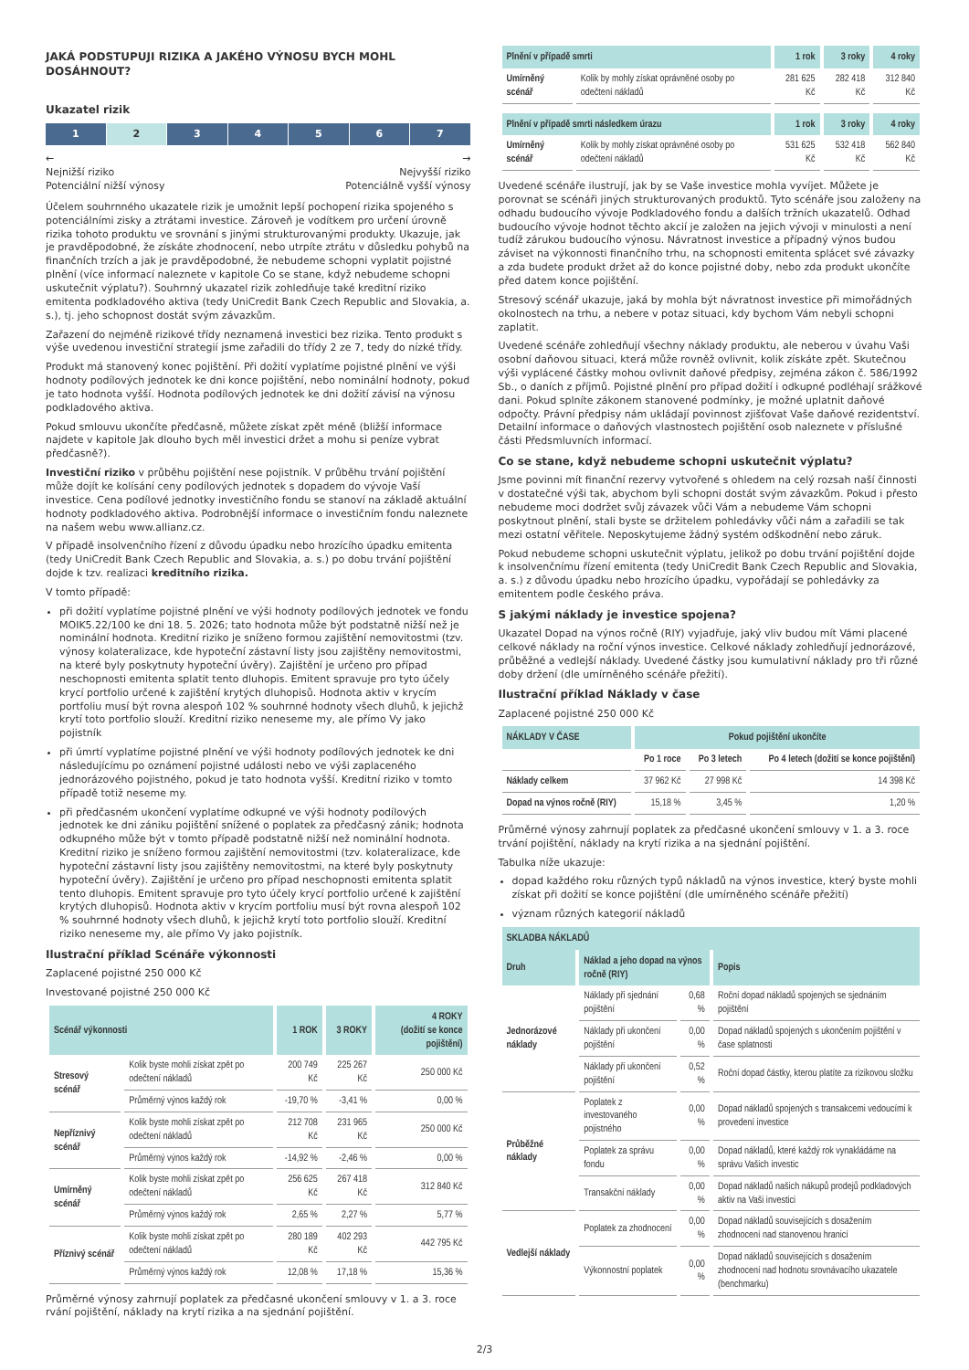JAKÁ PODSTUPUJI RIZIKA A JAKÉHO VÝNOSU BYCH MOHL DOSÁHNOUT?
Ukazatel rizik
1 2 3 4 5 6 7
←
Nejnižší riziko
Potenciální nižší výnosy →
Nejvyšší riziko
Potenciálně vyšší výnosy
Účelem souhrnného ukazatele rizik je umožnit lepší pochopení rizika spojeného s potenciálními zisky a ztrátami investice. Zároveň je vodítkem pro určení úrovně rizika tohoto produktu ve srovnání s jinými strukturovanými produkty. Ukazuje, jak je pravděpodobné, že získáte zhodnocení, nebo utrpíte ztrátu v důsledku pohybů na finančních trzích a jak je pravděpodobné, že nebudeme schopni vyplatit pojistné plnění (více informací naleznete v kapitole Co se stane, když nebudeme schopni uskutečnit výplatu?). Souhrnný ukazatel rizik zohledňuje také kreditní riziko emitenta podkladového aktiva (tedy UniCredit Bank Czech Republic and Slovakia, a. s.), tj. jeho schopnost dostát svým závazkům.
Zařazení do nejméně rizikové třídy neznamená investici bez rizika. Tento produkt s výše uvedenou investiční strategií jsme zařadili do třídy 2 ze 7, tedy do nízké třídy.
Produkt má stanovený konec pojištění. Při dožití vyplatíme pojistné plnění ve výši hodnoty podílových jednotek ke dni konce pojištění, nebo nominální hodnoty, pokud je tato hodnota vyšší. Hodnota podílových jednotek ke dni dožití závisí na výnosu podkladového aktiva.
Pokud smlouvu ukončíte předčasně, můžete získat zpět méně (bližší informace najdete v kapitole Jak dlouho bych měl investici držet a mohu si peníze vybrat předčasně?).
Investiční riziko v průběhu pojištění nese pojistník. V průběhu trvání pojištění může dojít ke kolísání ceny podílových jednotek s dopadem do vývoje Vaší investice. Cena podílové jednotky investičního fondu se stanoví na základě aktuální hodnoty podkladového aktiva. Podrobnější informace o investičním fondu naleznete na našem webu www.allianz.cz.
V případě insolvenčního řízení z důvodu úpadku nebo hrozícího úpadku emitenta (tedy UniCredit Bank Czech Republic and Slovakia, a. s.) po dobu trvání pojištění dojde k tzv. realizaci kreditního rizika.
V tomto případě:
při dožití vyplatíme pojistné plnění ve výši hodnoty podílových jednotek ve fondu MOIK5.22/100 ke dni 18. 5. 2026; tato hodnota může být podstatně nižší než je nominální hodnota. Kreditní riziko je sníženo formou zajištění nemovitostmi (tzv. výnosy kolateralizace, kde hypoteční zástavní listy jsou zajištěny nemovitostmi, na které byly poskytnuty hypoteční úvěry). Zajištění je určeno pro případ neschopnosti emitenta splatit tento dluhopis. Emitent spravuje pro tyto účely krycí portfolio určené k zajištění krytých dluhopisů. Hodnota aktiv v krycím portfoliu musí být rovna alespoň 102 % souhrnné hodnoty všech dluhů, k jejichž krytí toto portfolio slouží. Kreditní riziko neneseme my, ale přímo Vy jako pojistník
při úmrtí vyplatíme pojistné plnění ve výši hodnoty podílových jednotek ke dni následujícímu po oznámení pojistné události nebo ve výši zaplaceného jednorázového pojistného, pokud je tato hodnota vyšší. Kreditní riziko v tomto případě totiž neseme my.
při předčasném ukončení vyplatíme odkupné ve výši hodnoty podílových jednotek ke dni zániku pojištění snížené o poplatek za předčasný zánik; hodnota odkupného může být v tomto případě podstatně nižší než nominální hodnota. Kreditní riziko je sníženo formou zajištění nemovitostmi (tzv. kolateralizace, kde hypoteční zástavní listy jsou zajištěny nemovitostmi, na které byly poskytnuty hypoteční úvěry). Zajištění je určeno pro případ neschopnosti emitenta splatit tento dluhopis. Emitent spravuje pro tyto účely krycí portfolio určené k zajištění krytých dluhopisů. Hodnota aktiv v krycím portfoliu musí být rovna alespoň 102 % souhrnné hodnoty všech dluhů, k jejichž krytí toto portfolio slouží. Kreditní riziko neneseme my, ale přímo Vy jako pojistník.
Ilustrační příklad Scénáře výkonnosti
Zaplacené pojistné 250 000 Kč
Investované pojistné 250 000 Kč
| Scénář výkonnosti | | 1 ROK | 3 ROKY | 4 ROKY (dožití se konce pojištění) |
| --- | --- | --- | --- | --- |
| Stresový scénář | Kolik byste mohli získat zpět po odečtení nákladů | 200 749 Kč | 225 267 Kč | 250 000 Kč |
| | Průměrný výnos každý rok | -19,70 % | -3,41 % | 0,00 % |
| Nepříznivý scénář | Kolik byste mohli získat zpět po odečtení nákladů | 212 708 Kč | 231 965 Kč | 250 000 Kč |
| | Průměrný výnos každý rok | -14,92 % | -2,46 % | 0,00 % |
| Umírněný scénář | Kolik byste mohli získat zpět po odečtení nákladů | 256 625 Kč | 267 418 Kč | 312 840 Kč |
| | Průměrný výnos každý rok | 2,65 % | 2,27 % | 5,77 % |
| Příznivý scénář | Kolik byste mohli získat zpět po odečtení nákladů | 280 189 Kč | 402 293 Kč | 442 795 Kč |
| | Průměrný výnos každý rok | 12,08 % | 17,18 % | 15,36 % |
Průměrné výnosy zahrnují poplatek za předčasné ukončení smlouvy v 1. a 3. roce rvání pojištění, náklady na krytí rizika a na sjednání pojištění.
| Plnění v případě smrti | | 1 rok | 3 roky | 4 roky |
| --- | --- | --- | --- | --- |
| Umírněný scénář | Kolik by mohly získat oprávněné osoby po odečtení nákladů | 281 625 Kč | 282 418 Kč | 312 840 Kč |
| Plnění v případě smrti následkem úrazu | | 1 rok | 3 roky | 4 roky |
| --- | --- | --- | --- | --- |
| Umírněný scénář | Kolik by mohly získat oprávněné osoby po odečtení nákladů | 531 625 Kč | 532 418 Kč | 562 840 Kč |
Uvedené scénáře ilustrují, jak by se Vaše investice mohla vyvíjet. Můžete je porovnat se scénáři jiných strukturovaných produktů. Tyto scénáře jsou založeny na odhadu budoucího vývoje Podkladového fondu a dalších tržních ukazatelů. Odhad budoucího vývoje hodnot těchto akcií je založen na jejich vývoji v minulosti a není tudíž zárukou budoucího výnosu. Návratnost investice a případný výnos budou záviset na výkonnosti finančního trhu, na schopnosti emitenta splácet své závazky a zda budete produkt držet až do konce pojistné doby, nebo zda produkt ukončíte před datem konce pojištění.
Stresový scénář ukazuje, jaká by mohla být návratnost investice při mimořádných okolnostech na trhu, a nebere v potaz situaci, kdy bychom Vám nebyli schopni zaplatit.
Uvedené scénáře zohledňují všechny náklady produktu, ale neberou v úvahu Vaši osobní daňovou situaci, která může rovněž ovlivnit, kolik získáte zpět. Skutečnou výši vyplácené částky mohou ovlivnit daňové předpisy, zejména zákon č. 586/1992 Sb., o daních z příjmů. Pojistné plnění pro případ dožití i odkupné podléhají srážkové dani. Pokud splníte zákonem stanovené podmínky, je možné uplatnit daňové odpočty. Právní předpisy nám ukládají povinnost zjišťovat Vaše daňové rezidentství. Detailní informace o daňových vlastnostech pojištění osob naleznete v příslušné části Předsmluvních informací.
Co se stane, když nebudeme schopni uskutečnit výplatu?
Jsme povinni mít finanční rezervy vytvořené s ohledem na celý rozsah naší činnosti v dostatečné výši tak, abychom byli schopni dostát svým závazkům. Pokud i přesto nebudeme moci dodržet svůj závazek vůči Vám a nebudeme Vám schopni poskytnout plnění, stali byste se držitelem pohledávky vůči nám a zařadili se tak mezi ostatní věřitele. Neposkytujeme žádný systém odškodnění nebo záruk.
Pokud nebudeme schopni uskutečnit výplatu, jelikož po dobu trvání pojištění dojde k insolvenčnímu řízení emitenta (tedy UniCredit Bank Czech Republic and Slovakia, a. s.) z důvodu úpadku nebo hrozícího úpadku, vypořádají se pohledávky za emitentem podle českého práva.
S jakými náklady je investice spojena?
Ukazatel Dopad na výnos ročně (RIY) vyjadřuje, jaký vliv budou mít Vámi placené celkové náklady na roční výnos investice. Celkové náklady zohledňují jednorázové, průběžné a vedlejší náklady. Uvedené částky jsou kumulativní náklady pro tři různé doby držení (dle umírněného scénáře přežití).
Ilustrační příklad Náklady v čase
Zaplacené pojistné 250 000 Kč
| NÁKLADY V ČASE | Pokud pojištění ukončíte | | |
| --- | --- | --- | --- |
| | Po 1 roce | Po 3 letech | Po 4 letech (dožití se konce pojištění) |
| Náklady celkem | 37 962 Kč | 27 998 Kč | 14 398 Kč |
| Dopad na výnos ročně (RIY) | 15,18 % | 3,45 % | 1,20 % |
Průměrné výnosy zahrnují poplatek za předčasné ukončení smlouvy v 1. a 3. roce trvání pojištění, náklady na krytí rizika a na sjednání pojištění.
Tabulka níže ukazuje:
dopad každého roku různých typů nákladů na výnos investice, který byste mohli získat při dožití se konce pojištění (dle umírněného scénáře přežití)
význam různých kategorií nákladů
| SKLADBA NÁKLADŮ | | | |
| --- | --- | --- | --- |
| Druh | Náklad a jeho dopad na výnos ročně (RIY) | | Popis |
| Jednorázové náklady | Náklady při sjednání pojištění | 0,68 % | Roční dopad nákladů spojených se sjednáním pojištění |
| | Náklady při ukončení pojištění | 0,00 % | Dopad nákladů spojených s ukončením pojištění v čase splatnosti |
| | Náklady při ukončení pojištění | 0,52 % | Roční dopad částky, kterou platíte za rizikovou složku |
| Průběžné náklady | Poplatek z investovaného pojistného | 0,00 % | Dopad nákladů spojených s transakcemi vedoucími k provedení investice |
| | Poplatek za správu fondu | 0,00 % | Dopad nákladů, které každý rok vynakládáme na správu Vašich investic |
| | Transakční náklady | 0,00 % | Dopad nákladů našich nákupů prodejů podkladových aktiv na Vaši investici |
| Vedlejší náklady | Poplatek za zhodnocení | 0,00 % | Dopad nákladů souvisejících s dosažením zhodnocení nad stanovenou hranicí |
| | Výkonnostní poplatek | 0,00 % | Dopad nákladů souvisejících s dosažením zhodnocení nad hodnotu srovnávacího ukazatele (benchmarku) |
2/3